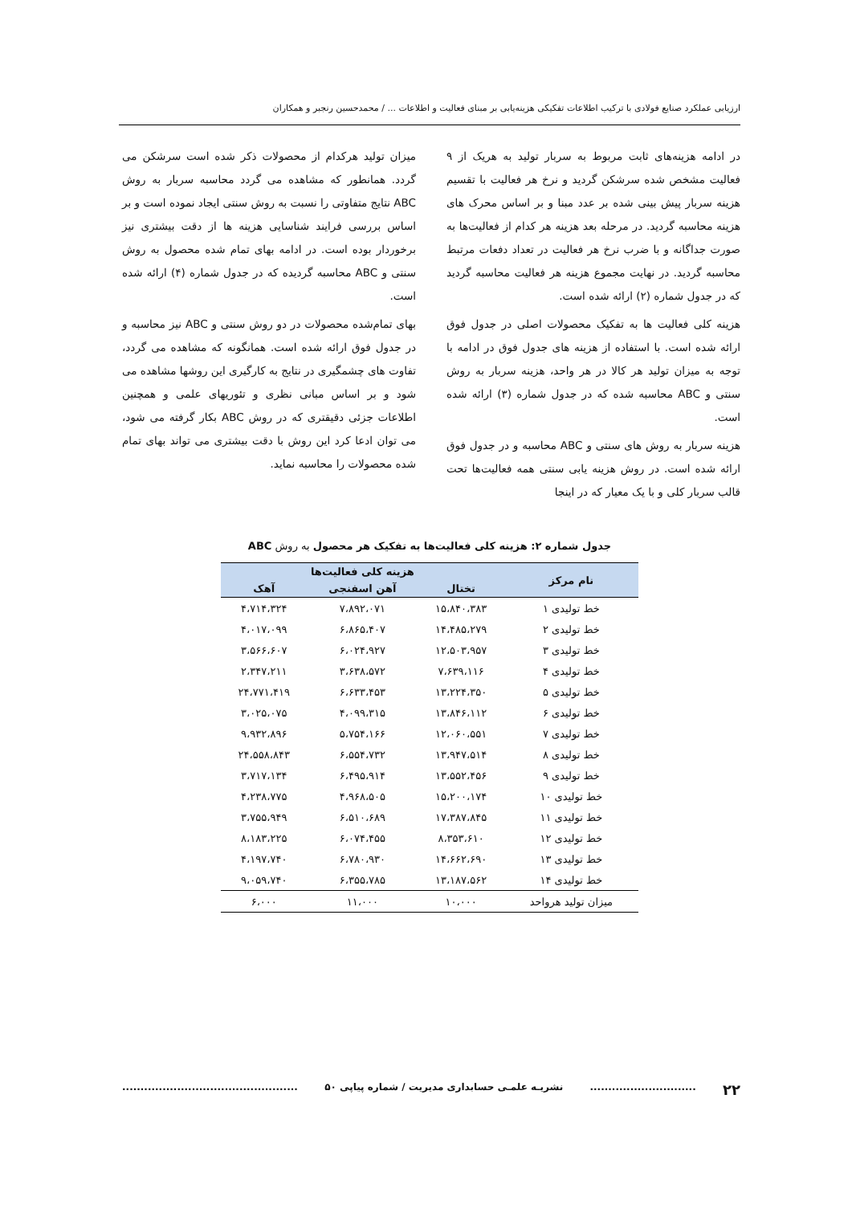ارزیابی عملکرد صنایع فولادی با ترکیب اطلاعات تفکیکی هزینه‌یابی بر مبنای فعالیت و اطلاعات ... / محمدحسین رنجبر و همکاران
در ادامه هزینه‌های ثابت مربوط به سربار تولید به هریک از ۹ فعالیت مشخص شده سرشکن گردید و نرخ هر فعالیت با تقسیم هزینه سربار پیش بینی شده بر عدد مبنا و بر اساس محرک های هزینه محاسبه گردید. در مرحله بعد هزینه هر کدام از فعالیت‌ها به صورت جداگانه و با ضرب نرخ هر فعالیت در تعداد دفعات مرتبط محاسبه گردید. در نهایت مجموع هزینه هر فعالیت محاسبه گردید که در جدول شماره (۲) ارائه شده است.
هزینه کلی فعالیت ها به تفکیک محصولات اصلی در جدول فوق ارائه شده است. با استفاده از هزینه های جدول فوق در ادامه با توجه به میزان تولید هر کالا در هر واحد، هزینه سربار به روش سنتی و ABC محاسبه شده که در جدول شماره (۳) ارائه شده است.
هزینه سربار به روش های سنتی و ABC محاسبه و در جدول فوق ارائه شده است. در روش هزینه یابی سنتی همه فعالیت‌ها تحت قالب سربار کلی و با یک معیار که در اینجا
میزان تولید هرکدام از محصولات ذکر شده است سرشکن می گردد. همانطور که مشاهده می گردد محاسبه سربار به روش ABC نتایج متفاوتی را نسبت به روش سنتی ایجاد نموده است و بر اساس بررسی فرایند شناسایی هزینه ها از دقت بیشتری نیز برخوردار بوده است. در ادامه بهای تمام شده محصول به روش سنتی و ABC محاسبه گردیده که در جدول شماره (۴) ارائه شده است.
بهای تمام‌شده محصولات در دو روش سنتی و ABC نیز محاسبه و در جدول فوق ارائه شده است. همانگونه که مشاهده می گردد، تفاوت های چشمگیری در نتایج به کارگیری این روشها مشاهده می شود و بر اساس مبانی نظری و تئوریهای علمی و همچنین اطلاعات جزئی دقیقتری که در روش ABC بکار گرفته می شود، می توان ادعا کرد این روش با دقت بیشتری می تواند بهای تمام شده محصولات را محاسبه نماید.
جدول شماره ۲: هزینه کلی فعالیت‌ها به تفکیک هر محصول به روش ABC
| نام مرکز | هزینه کلی فعالیت‌ها | | |
| --- | --- | --- | --- |
| | تختال | آهن اسفنجی | آهک |
| خط تولیدی ۱ | ۱۵،۸۴۰،۳۸۳ | ۷،۸۹۲،۰۷۱ | ۴،۷۱۴،۳۲۴ |
| خط تولیدی ۲ | ۱۴،۴۸۵،۲۷۹ | ۶،۸۶۵،۴۰۷ | ۴،۰۱۷،۰۹۹ |
| خط تولیدی ۳ | ۱۲،۵۰۳،۹۵۷ | ۶،۰۲۴،۹۲۷ | ۳،۵۶۶،۶۰۷ |
| خط تولیدی ۴ | ۷،۶۳۹،۱۱۶ | ۳،۶۳۸،۵۷۲ | ۲،۳۴۷،۲۱۱ |
| خط تولیدی ۵ | ۱۳،۲۲۴،۳۵۰ | ۶،۶۳۳،۴۵۳ | ۲۴،۷۷۱،۴۱۹ |
| خط تولیدی ۶ | ۱۳،۸۴۶،۱۱۲ | ۴،۰۹۹،۳۱۵ | ۳،۰۲۵،۰۷۵ |
| خط تولیدی ۷ | ۱۲،۰۶۰،۵۵۱ | ۵،۷۵۴،۱۶۶ | ۹،۹۳۲،۸۹۶ |
| خط تولیدی ۸ | ۱۳،۹۴۷،۵۱۴ | ۶،۵۵۴،۷۳۲ | ۲۴،۵۵۸،۸۴۳ |
| خط تولیدی ۹ | ۱۳،۵۵۲،۴۵۶ | ۶،۴۹۵،۹۱۴ | ۳،۷۱۷،۱۳۴ |
| خط تولیدی ۱۰ | ۱۵،۲۰۰،۱۷۴ | ۴،۹۶۸،۵۰۵ | ۴،۲۳۸،۷۷۵ |
| خط تولیدی ۱۱ | ۱۷،۳۸۷،۸۴۵ | ۶،۵۱۰،۶۸۹ | ۳،۷۵۵،۹۴۹ |
| خط تولیدی ۱۲ | ۸،۳۵۳،۶۱۰ | ۶،۰۷۴،۴۵۵ | ۸،۱۸۳،۲۲۵ |
| خط تولیدی ۱۳ | ۱۴،۶۶۲،۶۹۰ | ۶،۷۸۰،۹۳۰ | ۴،۱۹۷،۷۴۰ |
| خط تولیدی ۱۴ | ۱۳،۱۸۷،۵۶۲ | ۶،۳۵۵،۷۸۵ | ۹،۰۵۹،۷۴۰ |
| میزان تولید هرواحد | ۱۰،۰۰۰ | ۱۱،۰۰۰ | ۶،۰۰۰ |
۲۲............................. نشریـه علمـی حسابداری مدیریت / شماره پیاپی ۵۰................................................